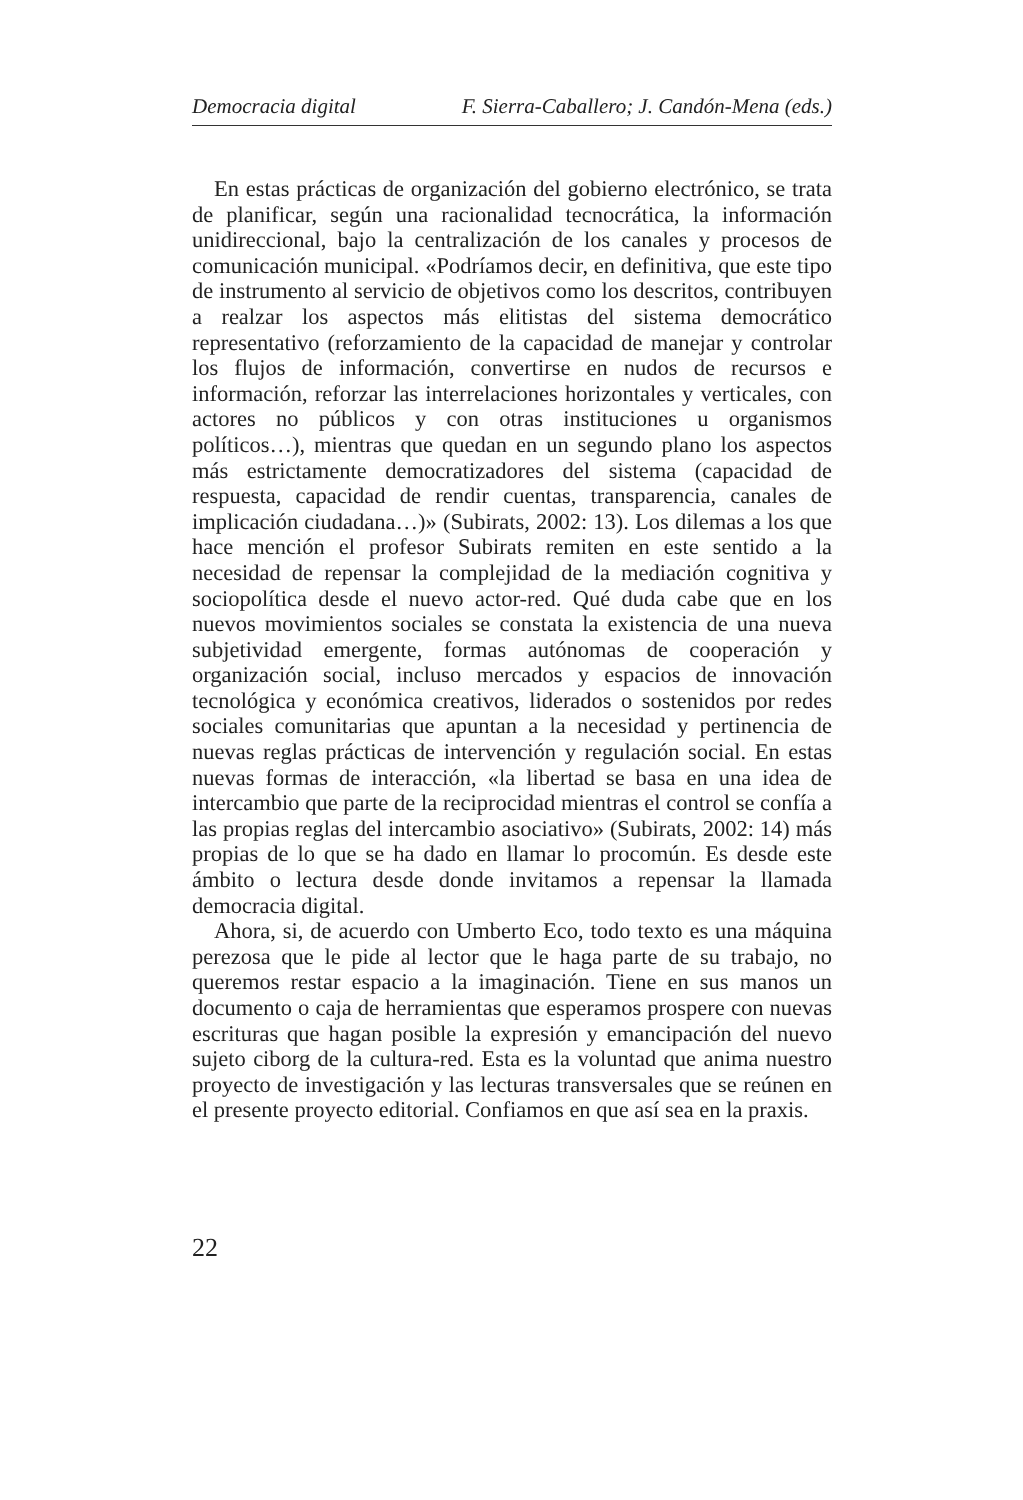Democracia digital F. Sierra-Caballero; J. Candón-Mena (eds.)
En estas prácticas de organización del gobierno electrónico, se trata de planificar, según una racionalidad tecnocrática, la información unidireccional, bajo la centralización de los canales y procesos de comunicación municipal. «Podríamos decir, en definitiva, que este tipo de instrumento al servicio de objetivos como los descritos, contribuyen a realzar los aspectos más elitistas del sistema democrático representativo (reforzamiento de la capacidad de manejar y controlar los flujos de información, convertirse en nudos de recursos e información, reforzar las interrelaciones horizontales y verticales, con actores no públicos y con otras instituciones u organismos políticos…), mientras que quedan en un segundo plano los aspectos más estrictamente democratizadores del sistema (capacidad de respuesta, capacidad de rendir cuentas, transparencia, canales de implicación ciudadana…)» (Subirats, 2002: 13). Los dilemas a los que hace mención el profesor Subirats remiten en este sentido a la necesidad de repensar la complejidad de la mediación cognitiva y sociopolítica desde el nuevo actor-red. Qué duda cabe que en los nuevos movimientos sociales se constata la existencia de una nueva subjetividad emergente, formas autónomas de cooperación y organización social, incluso mercados y espacios de innovación tecnológica y económica creativos, liderados o sostenidos por redes sociales comunitarias que apuntan a la necesidad y pertinencia de nuevas reglas prácticas de intervención y regulación social. En estas nuevas formas de interacción, «la libertad se basa en una idea de intercambio que parte de la reciprocidad mientras el control se confía a las propias reglas del intercambio asociativo» (Subirats, 2002: 14) más propias de lo que se ha dado en llamar lo procomún. Es desde este ámbito o lectura desde donde invitamos a repensar la llamada democracia digital.
Ahora, si, de acuerdo con Umberto Eco, todo texto es una máquina perezosa que le pide al lector que le haga parte de su trabajo, no queremos restar espacio a la imaginación. Tiene en sus manos un documento o caja de herramientas que esperamos prospere con nuevas escrituras que hagan posible la expresión y emancipación del nuevo sujeto ciborg de la cultura-red. Esta es la voluntad que anima nuestro proyecto de investigación y las lecturas transversales que se reúnen en el presente proyecto editorial. Confiamos en que así sea en la praxis.
22